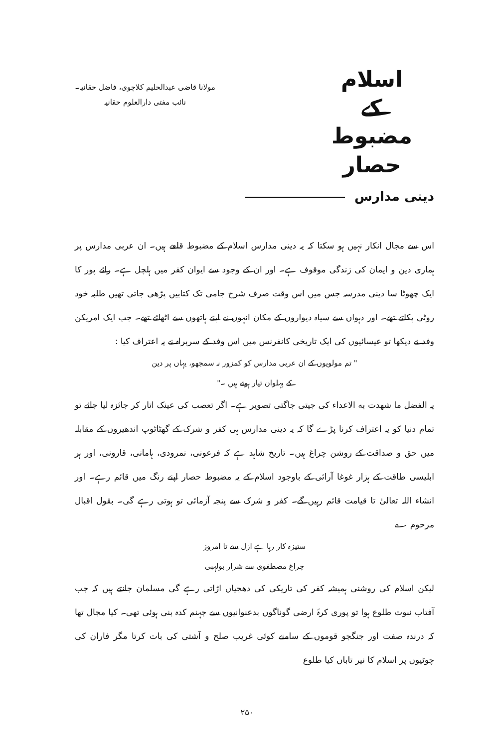اسلام
کے
مضبوط حصار
مولانا قاضی عبدالحلیم کلاچوی، فاضل حقانیہ۔
نائب مفتی دارالعلوم حقانیہ
دینی مدارس
اس سے مجال انکار نہیں ہو سکتا کہ یہ دینی مدارس اسلام کے مضبوط قلعے ہیں۔ ان عربی مدارس پر ہماری دین و ایمان کی زندگی موقوف ہے۔ اور ان کے وجود سے ایوان کفر میں ہلچل ہے۔ رائے پور کا ایک چھوٹا سا دینی مدرسہ جس میں اس وقت صرف شرح جامی تک کتابیں پڑھی جاتی تھیں طلبہ خود روٹی پکاتے تھے۔ اور دہواں سے سیاہ دیواروں کے مکان انہوں نے اپنے ہاتھوں سے اٹھائے تھے۔ جب ایک امریکن وفد نے دیکھا تو عیسائیوں کی ایک تاریخی کانفرنس میں اس وفد کے سربراہ نے یہ اعتراف کیا :
" تم مولویوں کے ان عربی مدارس کو کمزور نہ سمجھو، یہاں پر دین
کے پہلوان تیار ہوتے ہیں ۔"
یہ الفضل ما شهدت به الاعداء کی جیتی جاگتی تصویر ہے۔ اگر تعصب کی عینک اتار کر جائزہ لیا جائے تو تمام دنیا کو یہ اعتراف کرنا پڑے گا کہ یہ دینی مدارس ہی کفر و شرک کے گھٹاٹوپ اندھیروں کے مقابلہ میں حق و صداقت کے روشن چراغ ہیں۔ تاریخ شاہد ہے کہ فرعونی، نمرودی، ہامانی، قارونی، اور ہر ابلیسی طاقت کے ہزار غوغا آرائی کے باوجود اسلام کے یہ مضبوط حصار اپنے رنگ میں قائم رہے۔ اور انشاء اللہ تعالیٰ تا قیامت قائم رہیں گے۔ کفر و شرک سے پنجہ آزمائی تو ہوتی رہے گی۔ بقول اقبال مرحوم ؎
ستیزہ کار رہا ہے ازل سے تا امروز
چراغ مصطفوی سے شرار بولہبی
لیکن اسلام کی روشنی ہمیشہ کفر کی تاریکی کی دھجیاں اڑاتی رہے گی مسلمان جانتے ہیں کہ جب آفتاب نبوت طلوع ہوا تو پوری کرۂ ارضی گوناگوں بدعنوانیوں سے جہنم کدہ بنی ہوئی تھی۔ کیا مجال تھا کہ درندہ صفت اور جنگجو قوموں کے سامنے کوئی غریب صلح و آشتی کی بات کرتا مگر فاران کی چوٹیوں پر اسلام کا نیر تاباں کیا طلوع
۲۵۰